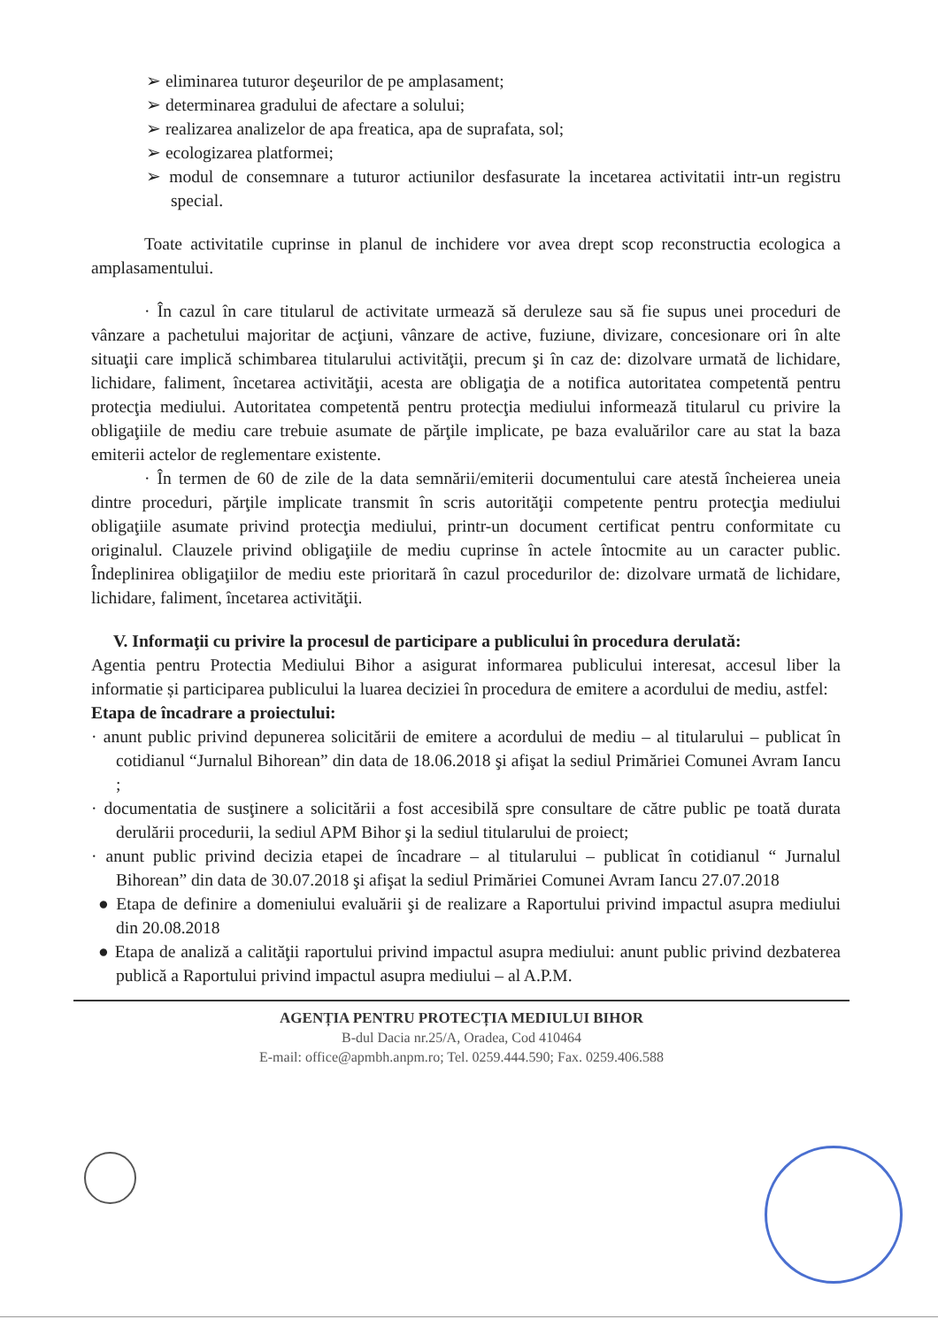➢ eliminarea tuturor deşeurilor de pe amplasament;
➢ determinarea gradului de afectare a solului;
➢ realizarea analizelor de apa freatica, apa de suprafata, sol;
➢ ecologizarea platformei;
➢ modul de consemnare a tuturor actiunilor desfasurate la incetarea activitatii intr-un registru special.
Toate activitatile cuprinse in planul de inchidere vor avea drept scop reconstructia ecologica a amplasamentului.
· În cazul în care titularul de activitate urmează să deruleze sau să fie supus unei proceduri de vânzare a pachetului majoritar de acţiuni, vânzare de active, fuziune, divizare, concesionare ori în alte situaţii care implică schimbarea titularului activităţii, precum şi în caz de: dizolvare urmată de lichidare, lichidare, faliment, încetarea activităţii, acesta are obligaţia de a notifica autoritatea competentă pentru protecţia mediului. Autoritatea competentă pentru protecţia mediului informează titularul cu privire la obligaţiile de mediu care trebuie asumate de părţile implicate, pe baza evaluărilor care au stat la baza emiterii actelor de reglementare existente.
· În termen de 60 de zile de la data semnării/emiterii documentului care atestă încheierea uneia dintre proceduri, părţile implicate transmit în scris autorităţii competente pentru protecţia mediului obligaţiile asumate privind protecţia mediului, printr-un document certificat pentru conformitate cu originalul. Clauzele privind obligaţiile de mediu cuprinse în actele întocmite au un caracter public. Îndeplinirea obligaţiilor de mediu este prioritară în cazul procedurilor de: dizolvare urmată de lichidare, lichidare, faliment, încetarea activităţii.
V. Informaţii cu privire la procesul de participare a publicului în procedura derulată:
Agentia pentru Protectia Mediului Bihor a asigurat informarea publicului interesat, accesul liber la informatie și participarea publicului la luarea deciziei în procedura de emitere a acordului de mediu, astfel:
Etapa de încadrare a proiectului:
· anunt public privind depunerea solicitării de emitere a acordului de mediu – al titularului – publicat în cotidianul “Jurnalul Bihorean” din data de 18.06.2018 şi afişat la sediul Primăriei Comunei Avram Iancu ;
· documentatia de susţinere a solicitării a fost accesibilă spre consultare de către public pe toată durata derulării procedurii, la sediul APM Bihor şi la sediul titularului de proiect;
· anunt public privind decizia etapei de încadrare – al titularului – publicat în cotidianul “ Jurnalul Bihorean” din data de 30.07.2018 şi afişat la sediul Primăriei Comunei Avram Iancu 27.07.2018
● Etapa de definire a domeniului evaluării şi de realizare a Raportului privind impactul asupra mediului din 20.08.2018
● Etapa de analiză a calităţii raportului privind impactul asupra mediului: anunt public privind dezbaterea publică a Raportului privind impactul asupra mediului – al A.P.M.
AGENȚIA PENTRU PROTECȚIA MEDIULUI BIHOR
B-dul Dacia nr.25/A, Oradea, Cod 410464
E-mail: office@apmbh.anpm.ro; Tel. 0259.444.590; Fax. 0259.406.588